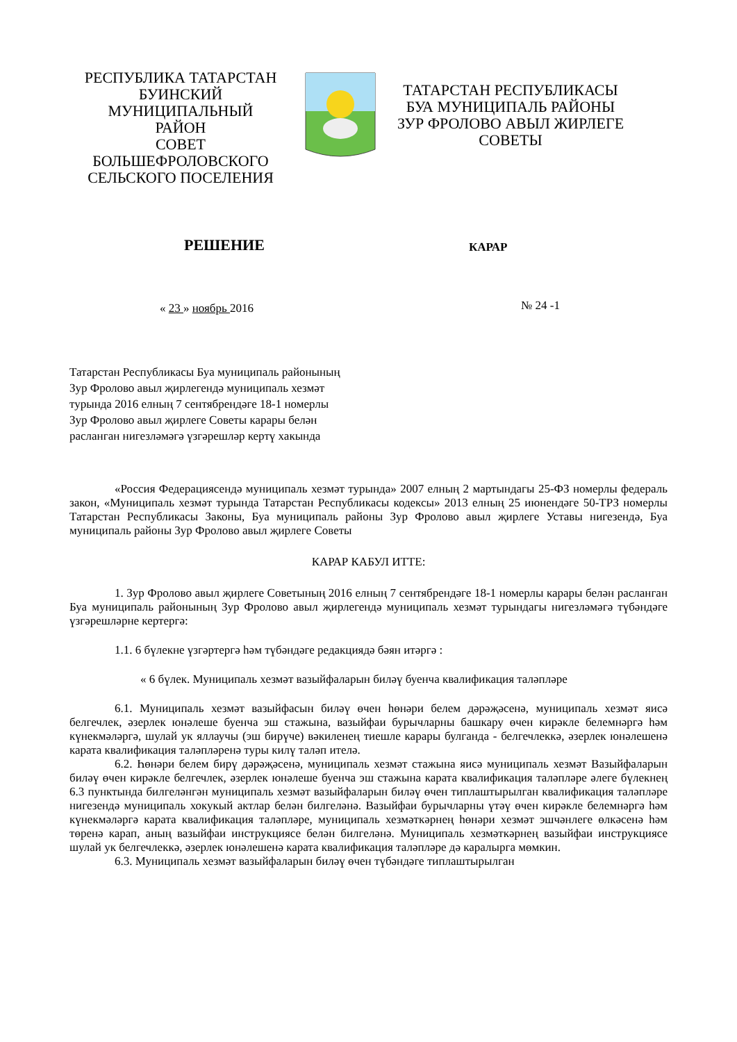РЕСПУБЛИКА ТАТАРСТАН
БУИНСКИЙ МУНИЦИПАЛЬНЫЙ
РАЙОН
СОВЕТ БОЛЬШЕФРОЛОВСКОГО
СЕЛЬСКОГО ПОСЕЛЕНИЯ
ТАТАРСТАН РЕСПУБЛИКАСЫ
БУА МУНИЦИПАЛЬ РАЙОНЫ
ЗУР ФРОЛОВО АВЫЛ ЖИРЛЕГЕ
СОВЕТЫ
РЕШЕНИЕ
КАРАР
« 23 » ноябрь 2016
№ 24 -1
Татарстан Республикасы Буа муниципаль районының
Зур Фролово авыл җирлегендә муниципаль хезмәт
турында 2016 елның 7 сентябрендәге 18-1 номерлы
Зур Фролово авыл җирлеге Советы карары белән
расланган нигезләмәгә үзгәрешләр кертү хакында
«Россия Федерациясендә муниципаль хезмәт турында» 2007 елның 2 мартындагы 25-ФЗ номерлы федераль закон, «Муниципаль хезмәт турында Татарстан Республикасы кодексы» 2013 елның 25 июнендәге 50-ТРЗ номерлы Татарстан Республикасы Законы, Буа муниципаль районы Зур Фролово авыл җирлеге Уставы нигезендә, Буа муниципаль районы Зур Фролово авыл җирлеге Советы
КАРАР КАБУЛ ИТТЕ:
1. Зур Фролово авыл җирлеге Советының 2016 елның 7 сентябрендәге 18-1 номерлы карары белән расланган Буа муниципаль районының Зур Фролово авыл җирлегендә муниципаль хезмәт турындагы нигезләмәгә түбәндәге үзгәрешләрне кертергә:
1.1. 6 бүлекне үзгәртергә һәм түбәндәге редакциядә бәян итәргә :
« 6 бүлек. Муниципаль хезмәт вазыйфаларын биләү буенча квалификация таләпләре
6.1. Муниципаль хезмәт вазыйфасын биләү өчен һөнәри белем дәрәҗәсенә, муниципаль хезмәт яисә белгечлек, әзерлек юнәлеше буенча эш стажына, вазыйфаи бурычларны башкару өчен кирәкле белемнәргә һәм күнекмәләргә, шулай ук яллаучы (эш бирүче) вәкиленең тиешле карары булганда - белгечлеккә, әзерлек юнәлешенә карата квалификация таләпләренә туры килү таләп ителә.
6.2. Һөнәри белем бирү дәрәҗәсенә, муниципаль хезмәт стажына яисә муниципаль хезмәт Вазыйфаларын биләү өчен кирәкле белгечлек, әзерлек юнәлеше буенча эш стажына карата квалификация таләпләре әлеге бүлекнең 6.3 пунктында билгеләнгән муниципаль хезмәт вазыйфаларын биләү өчен типлаштырылган квалификация таләпләре нигезендә муниципаль хокукый актлар белән билгеләнә. Вазыйфаи бурычларны үтәү өчен кирәкле белемнәргә һәм күнекмәләргә карата квалификация таләпләре, муниципаль хезмәткәрнең һөнәри хезмәт эшчәнлеге өлкәсенә һәм төренә карап, аның вазыйфаи инструкциясе белән билгеләнә. Муниципаль хезмәткәрнең вазыйфаи инструкциясе шулай ук белгечлеккә, әзерлек юнәлешенә карата квалификация таләпләре дә каралырга мөмкин.
6.3. Муниципаль хезмәт вазыйфаларын биләү өчен түбәндәге типлаштырылган